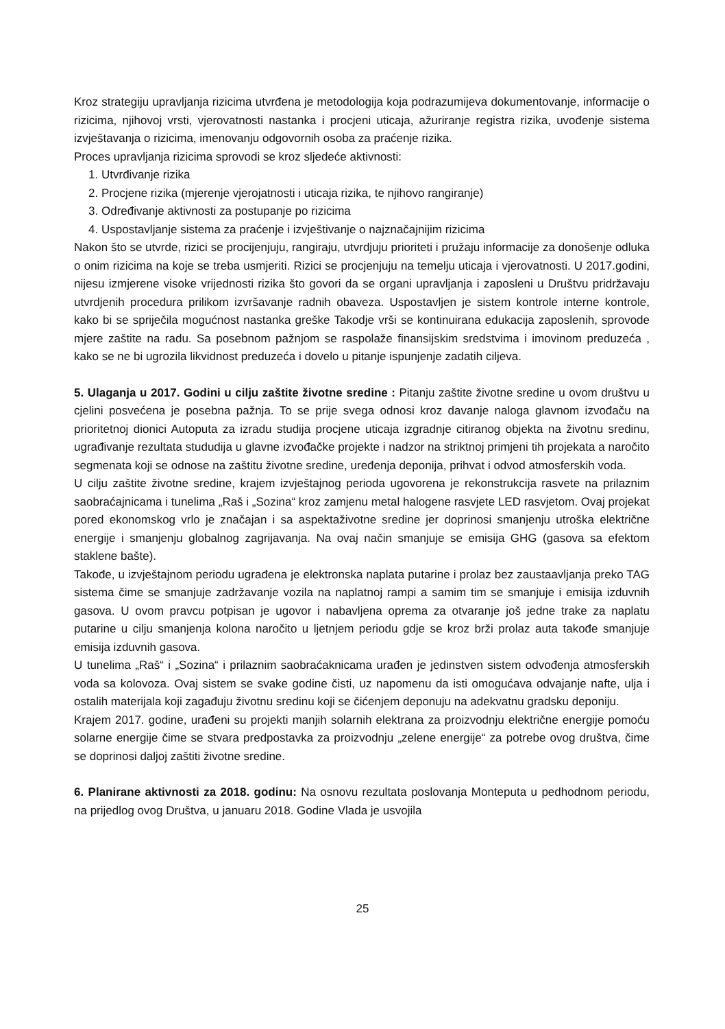Kroz strategiju upravljanja rizicima utvrđena je metodologija koja podrazumijeva dokumentovanje, informacije o rizicima, njihovoj vrsti, vjerovatnosti nastanka i procjeni uticaja, ažuriranje registra rizika, uvođenje sistema izvještavanja o rizicima, imenovanju odgovornih osoba za praćenje rizika.
Proces upravljanja rizicima sprovodi se kroz sljedeće aktivnosti:
1. Utvrđivanje rizika
2. Procjene rizika (mjerenje vjerojatnosti i uticaja rizika, te njihovo rangiranje)
3. Određivanje aktivnosti za postupanje po rizicima
4. Uspostavljanje sistema za praćenje i izvještivanje o najznačajnijim rizicima
Nakon što se utvrde, rizici se procijenjuju, rangiraju, utvrdjuju prioriteti i pružaju informacije za donošenje odluka o onim rizicima na koje se treba usmjeriti. Rizici se procjenjuju na temelju uticaja i vjerovatnosti. U 2017.godini, nijesu izmjerene visoke vrijednosti rizika što govori da se organi upravljanja i zaposleni u Društvu pridržavaju utvrdjenih procedura prilikom izvršavanje radnih obaveza. Uspostavljen je sistem kontrole interne kontrole, kako bi se spriječila mogućnost nastanka greške Takodje vrši se kontinuirana edukacija zaposlenih, sprovode mjere zaštite na radu. Sa posebnom pažnjom se raspolaže finansijskim sredstvima i imovinom preduzeća , kako se ne bi ugrozila likvidnost preduzeća i dovelo u pitanje ispunjenje zadatih ciljeva.
5. Ulaganja u 2017. Godini u cilju zaštite životne sredine : Pitanju zaštite životne sredine u ovom društvu u cjelini posvećena je posebna pažnja. To se prije svega odnosi kroz davanje naloga glavnom izvođaču na prioritetnoj dionici Autoputa za izradu studija procjene uticaja izgradnje citiranog objekta na životnu sredinu, ugrađivanje rezultata stududija u glavne izvođačke projekte i nadzor na striktnoj primjeni tih projekata a naročito segmenata koji se odnose na zaštitu životne sredine, uređenja deponija, prihvat i odvod atmosferskih voda.
U cilju zaštite životne sredine, krajem izvještajnog perioda ugovorena je rekonstrukcija rasvete na prilaznim saobraćajnicama i tunelima „Raš i „Sozina“ kroz zamjenu metal halogene rasvjete LED rasvjetom. Ovaj projekat pored ekonomskog vrlo je značajan i sa aspektaživotne sredine jer doprinosi smanjenju utroška električne energije i smanjenju globalnog zagrijavanja. Na ovaj način smanjuje se emisija GHG (gasova sa efektom staklene bašte).
Takođe, u izvještajnom periodu ugrađena je elektronska naplata putarine i prolaz bez zaustaavljanja preko TAG sistema čime se smanjuje zadržavanje vozila na naplatnoj rampi a samim tim se smanjuje i emisija izduvnih gasova. U ovom pravcu potpisan je ugovor i nabavljena oprema za otvaranje još jedne trake za naplatu putarine u cilju smanjenja kolona naročito u ljetnjem periodu gdje se kroz brži prolaz auta takođe smanjuje emisija izduvnih gasova.
U tunelima „Raš“ i „Sozina“ i prilaznim saobraćaknicama urađen je jedinstven sistem odvođenja atmosferskih voda sa kolovoza. Ovaj sistem se svake godine čisti, uz napomenu da isti omogućava odvajanje nafte, ulja i ostalih materijala koji zagađuju životnu sredinu koji se čićenjem deponuju na adekvatnu gradsku deponiju.
Krajem 2017. godine, urađeni su projekti manjih solarnih elektrana za proizvodnju električne energije pomoću solarne energije čime se stvara predpostavka za proizvodnju „zelene energije“ za potrebe ovog društva, čime se doprinosi daljoj zaštiti životne sredine.
6. Planirane aktivnosti za 2018. godinu: Na osnovu rezultata poslovanja Monteputa u pedhodnom periodu, na prijedlog ovog Društva, u januaru 2018. Godine Vlada je usvojila
25